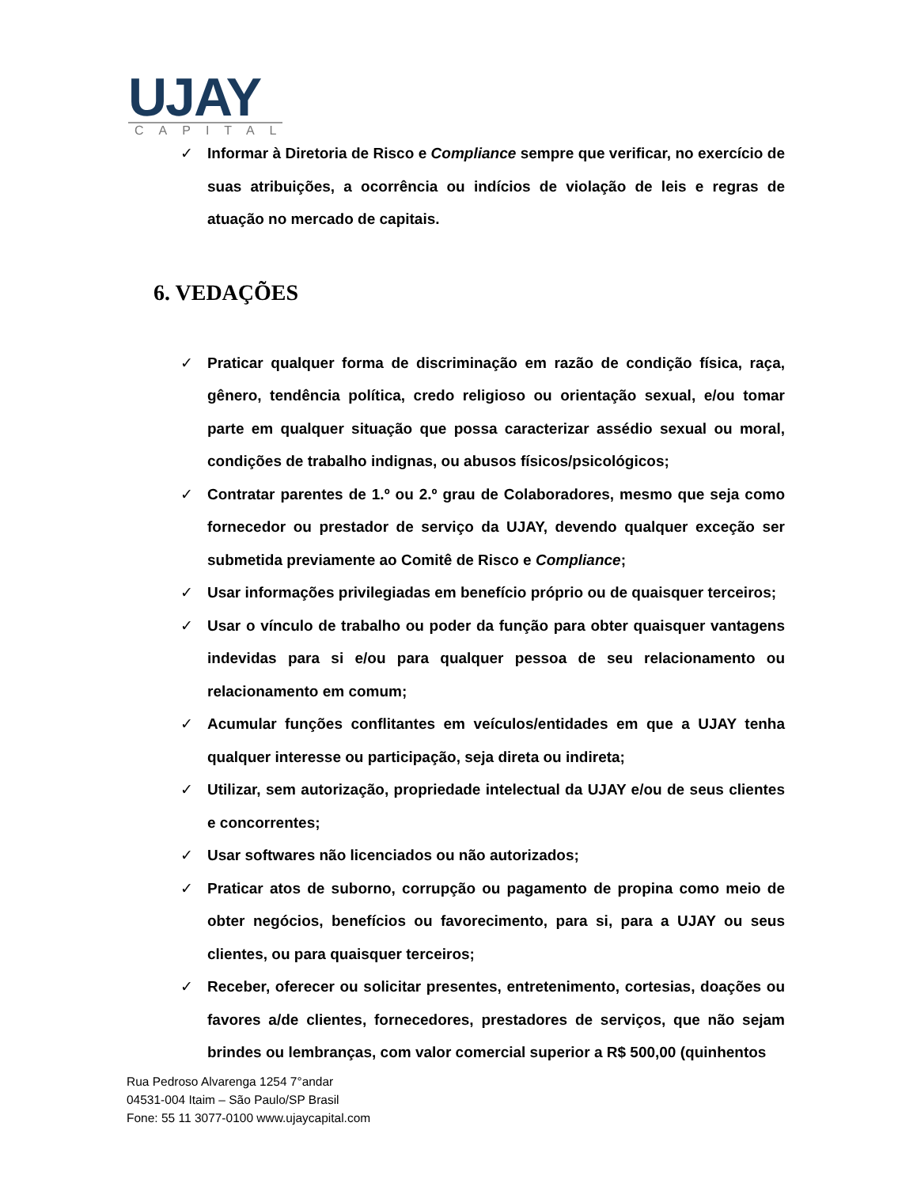UJAY
CAPITAL
✓ Informar à Diretoria de Risco e Compliance sempre que verificar, no exercício de suas atribuições, a ocorrência ou indícios de violação de leis e regras de atuação no mercado de capitais.
6. VEDAÇÕES
✓ Praticar qualquer forma de discriminação em razão de condição física, raça, gênero, tendência política, credo religioso ou orientação sexual, e/ou tomar parte em qualquer situação que possa caracterizar assédio sexual ou moral, condições de trabalho indignas, ou abusos físicos/psicológicos;
✓ Contratar parentes de 1.º ou 2.º grau de Colaboradores, mesmo que seja como fornecedor ou prestador de serviço da UJAY, devendo qualquer exceção ser submetida previamente ao Comitê de Risco e Compliance;
✓ Usar informações privilegiadas em benefício próprio ou de quaisquer terceiros;
✓ Usar o vínculo de trabalho ou poder da função para obter quaisquer vantagens indevidas para si e/ou para qualquer pessoa de seu relacionamento ou relacionamento em comum;
✓ Acumular funções conflitantes em veículos/entidades em que a UJAY tenha qualquer interesse ou participação, seja direta ou indireta;
✓ Utilizar, sem autorização, propriedade intelectual da UJAY e/ou de seus clientes e concorrentes;
✓ Usar softwares não licenciados ou não autorizados;
✓ Praticar atos de suborno, corrupção ou pagamento de propina como meio de obter negócios, benefícios ou favorecimento, para si, para a UJAY ou seus clientes, ou para quaisquer terceiros;
✓ Receber, oferecer ou solicitar presentes, entretenimento, cortesias, doações ou favores a/de clientes, fornecedores, prestadores de serviços, que não sejam brindes ou lembranças, com valor comercial superior a R$ 500,00 (quinhentos
Rua Pedroso Alvarenga 1254 7°andar
04531-004 Itaim – São Paulo/SP Brasil
Fone: 55 11 3077-0100 www.ujaycapital.com